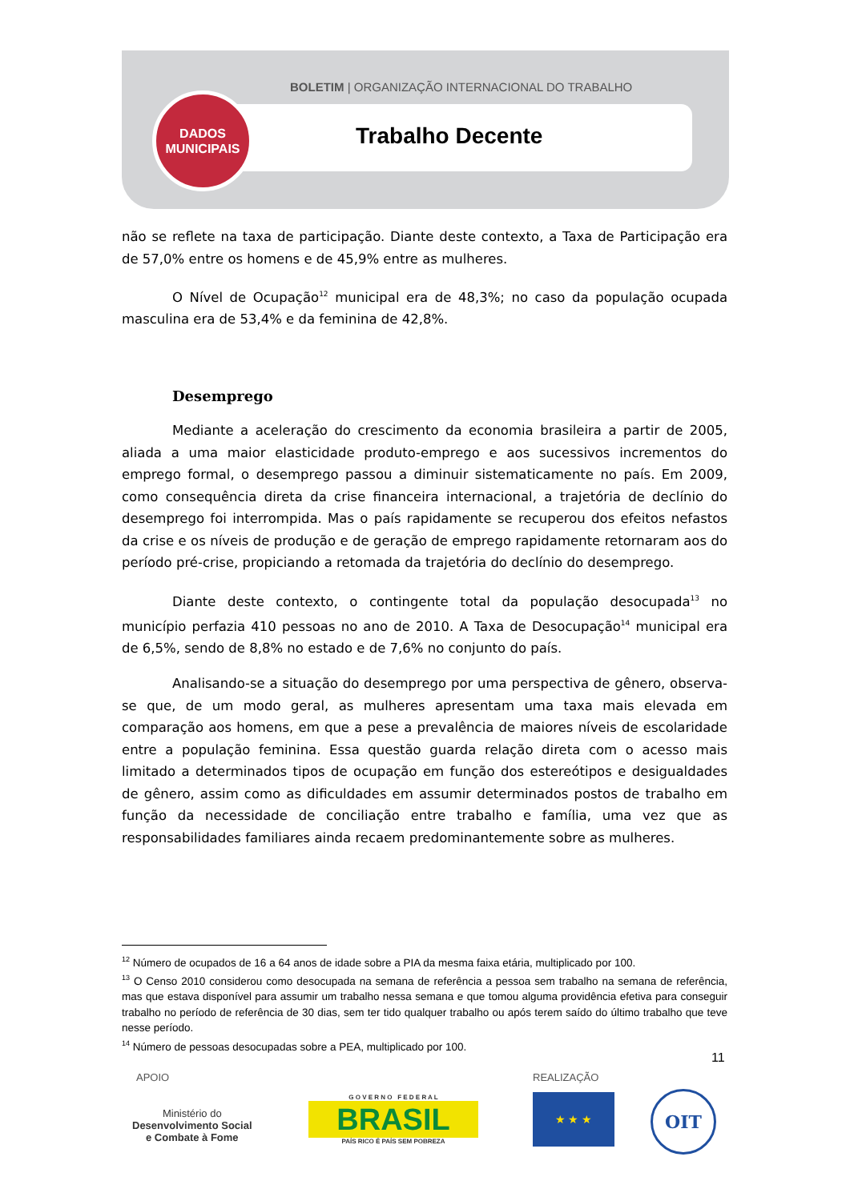BOLETIM | ORGANIZAÇÃO INTERNACIONAL DO TRABALHO
DADOS
MUNICIPAIS
Trabalho Decente
não se reflete na taxa de participação. Diante deste contexto, a Taxa de Participação era de 57,0% entre os homens e de 45,9% entre as mulheres.
O Nível de Ocupação<sup>12</sup> municipal era de 48,3%; no caso da população ocupada masculina era de 53,4% e da feminina de 42,8%.
Desemprego
Mediante a aceleração do crescimento da economia brasileira a partir de 2005, aliada a uma maior elasticidade produto-emprego e aos sucessivos incrementos do emprego formal, o desemprego passou a diminuir sistematicamente no país. Em 2009, como consequência direta da crise financeira internacional, a trajetória de declínio do desemprego foi interrompida. Mas o país rapidamente se recuperou dos efeitos nefastos da crise e os níveis de produção e de geração de emprego rapidamente retornaram aos do período pré-crise, propiciando a retomada da trajetória do declínio do desemprego.
Diante deste contexto, o contingente total da população desocupada<sup>13</sup> no município perfazia 410 pessoas no ano de 2010. A Taxa de Desocupação<sup>14</sup> municipal era de 6,5%, sendo de 8,8% no estado e de 7,6% no conjunto do país.
Analisando-se a situação do desemprego por uma perspectiva de gênero, observa-se que, de um modo geral, as mulheres apresentam uma taxa mais elevada em comparação aos homens, em que a pese a prevalência de maiores níveis de escolaridade entre a população feminina. Essa questão guarda relação direta com o acesso mais limitado a determinados tipos de ocupação em função dos estereótipos e desigualdades de gênero, assim como as dificuldades em assumir determinados postos de trabalho em função da necessidade de conciliação entre trabalho e família, uma vez que as responsabilidades familiares ainda recaem predominantemente sobre as mulheres.
<sup>12</sup> Número de ocupados de 16 a 64 anos de idade sobre a PIA da mesma faixa etária, multiplicado por 100.
<sup>13</sup> O Censo 2010 considerou como desocupada na semana de referência a pessoa sem trabalho na semana de referência, mas que estava disponível para assumir um trabalho nessa semana e que tomou alguma providência efetiva para conseguir trabalho no período de referência de 30 dias, sem ter tido qualquer trabalho ou após terem saído do último trabalho que teve nesse período.
<sup>14</sup> Número de pessoas desocupadas sobre a PEA, multiplicado por 100.
11
APOIO REALIZAÇÃO
Ministério do
Desenvolvimento Social
e Combate à Fome
G O V E R N O F E D E R A L
BRASIL
PAÍS RICO É PAÍS SEM POBREZA
★ ★ ★ OIT